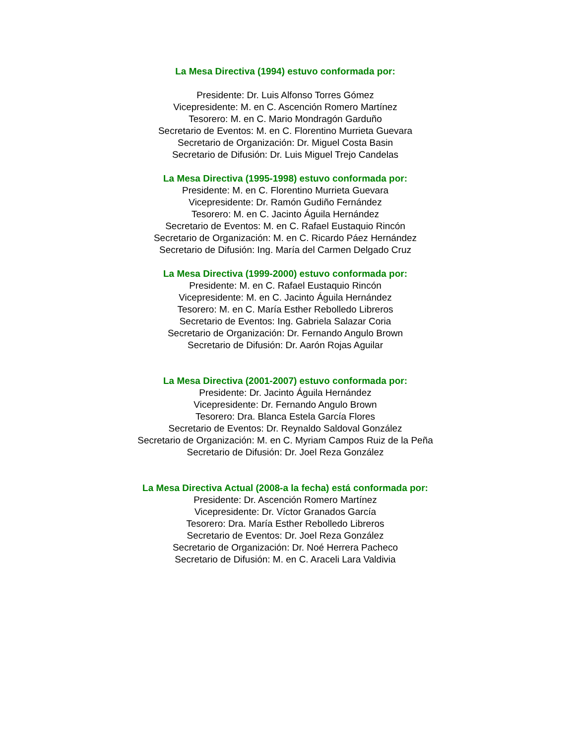La Mesa Directiva (1994) estuvo conformada por:
Presidente: Dr. Luis Alfonso Torres Gómez
Vicepresidente: M. en C. Ascención Romero Martínez
Tesorero: M. en C. Mario Mondragón Garduño
Secretario de Eventos: M. en C. Florentino Murrieta Guevara
Secretario de Organización: Dr. Miguel Costa Basin
Secretario de Difusión: Dr. Luis Miguel Trejo Candelas
La Mesa Directiva (1995-1998) estuvo conformada por:
Presidente: M. en C. Florentino Murrieta Guevara
Vicepresidente: Dr. Ramón Gudiño Fernández
Tesorero: M. en C. Jacinto Águila Hernández
Secretario de Eventos: M. en C. Rafael Eustaquio Rincón
Secretario de Organización: M. en C. Ricardo Páez Hernández
Secretario de Difusión: Ing. María del Carmen Delgado Cruz
La Mesa Directiva (1999-2000) estuvo conformada por:
Presidente: M. en C. Rafael Eustaquio Rincón
Vicepresidente: M. en C. Jacinto Águila Hernández
Tesorero: M. en C. María Esther Rebolledo Libreros
Secretario de Eventos: Ing. Gabriela Salazar Coria
Secretario de Organización: Dr. Fernando Angulo Brown
Secretario de Difusión: Dr. Aarón Rojas Aguilar
La Mesa Directiva (2001-2007) estuvo conformada por:
Presidente: Dr. Jacinto Águila Hernández
Vicepresidente: Dr. Fernando Angulo Brown
Tesorero: Dra. Blanca Estela García Flores
Secretario de Eventos: Dr. Reynaldo Saldoval González
Secretario de Organización: M. en C. Myriam Campos Ruiz de la Peña
Secretario de Difusión: Dr. Joel Reza González
La Mesa Directiva Actual (2008-a la fecha) está conformada por:
Presidente: Dr. Ascención Romero Martínez
Vicepresidente: Dr. Víctor Granados García
Tesorero: Dra. María Esther Rebolledo Libreros
Secretario de Eventos: Dr. Joel Reza González
Secretario de Organización: Dr. Noé Herrera Pacheco
Secretario de Difusión: M. en C. Araceli Lara Valdivia